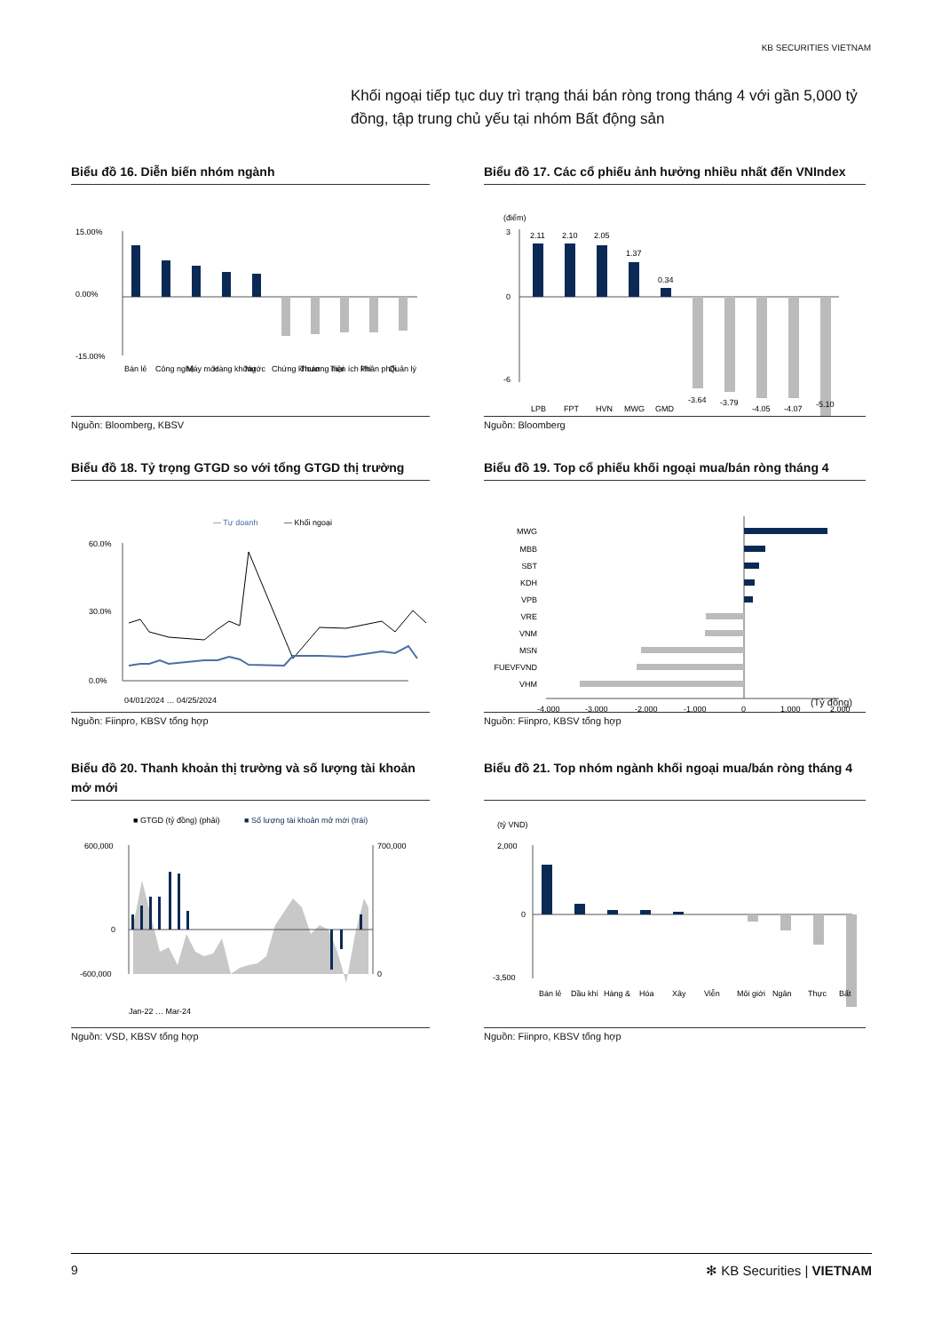KB SECURITIES VIETNAM
Khối ngoại tiếp tục duy trì trạng thái bán ròng trong tháng 4 với gần 5,000 tỷ đồng, tập trung chủ yếu tại nhóm Bất động sản
Biểu đồ 16. Diễn biến nhóm ngành
15.00%
0.00%
-15.00%
Bán lẻ
Công nghệ
Máy móc
Hàng không
Nước
Chứng khoán
Thương mại
Tiện ích khí
Phân phối
Quản lý
Nguồn: Bloomberg, KBSV
Biểu đồ 17. Các cổ phiếu ảnh hưởng nhiều nhất đến VNIndex
(điểm)
3
0
-6
2.11
2.10
2.05
1.37
0.34
-3.64
-3.79
-4.05
-4.07
-5.10
LPB
FPT
HVN
MWG
GMD
Nguồn: Bloomberg
Biểu đồ 18. Tỷ trọng GTGD so với tổng GTGD thị trường
— Tự doanh
— Khối ngoại
60.0%
30.0%
0.0%
04/01/2024 … 04/25/2024
Nguồn: Fiinpro, KBSV tổng hợp
Biểu đồ 19. Top cổ phiếu khối ngoại mua/bán ròng tháng 4
MWG
MBB
SBT
KDH
VPB
VRE
VNM
MSN
FUEVFVND
VHM
-4,000
-3,000
-2,000
-1,000
0
1,000
2,000
(Tỷ đồng)
Nguồn: Fiinpro, KBSV tổng hợp
Biểu đồ 20. Thanh khoản thị trường và số lượng tài khoản mở mới
■ GTGD (tỷ đồng) (phải)
■ Số lượng tài khoản mở mới (trái)
600,000
0
-600,000
700,000
0
Jan-22 … Mar-24
Nguồn: VSD, KBSV tổng hợp
Biểu đồ 21. Top nhóm ngành khối ngoại mua/bán ròng tháng 4
(tỷ VND)
2,000
0
-3,500
Bán lẻ
Dầu khí
Hàng &
Hóa
Xây
Viễn
Môi giới
Ngân
Thực
Bất
Nguồn: Fiinpro, KBSV tổng hợp
9 ✻ KB Securities | VIETNAM